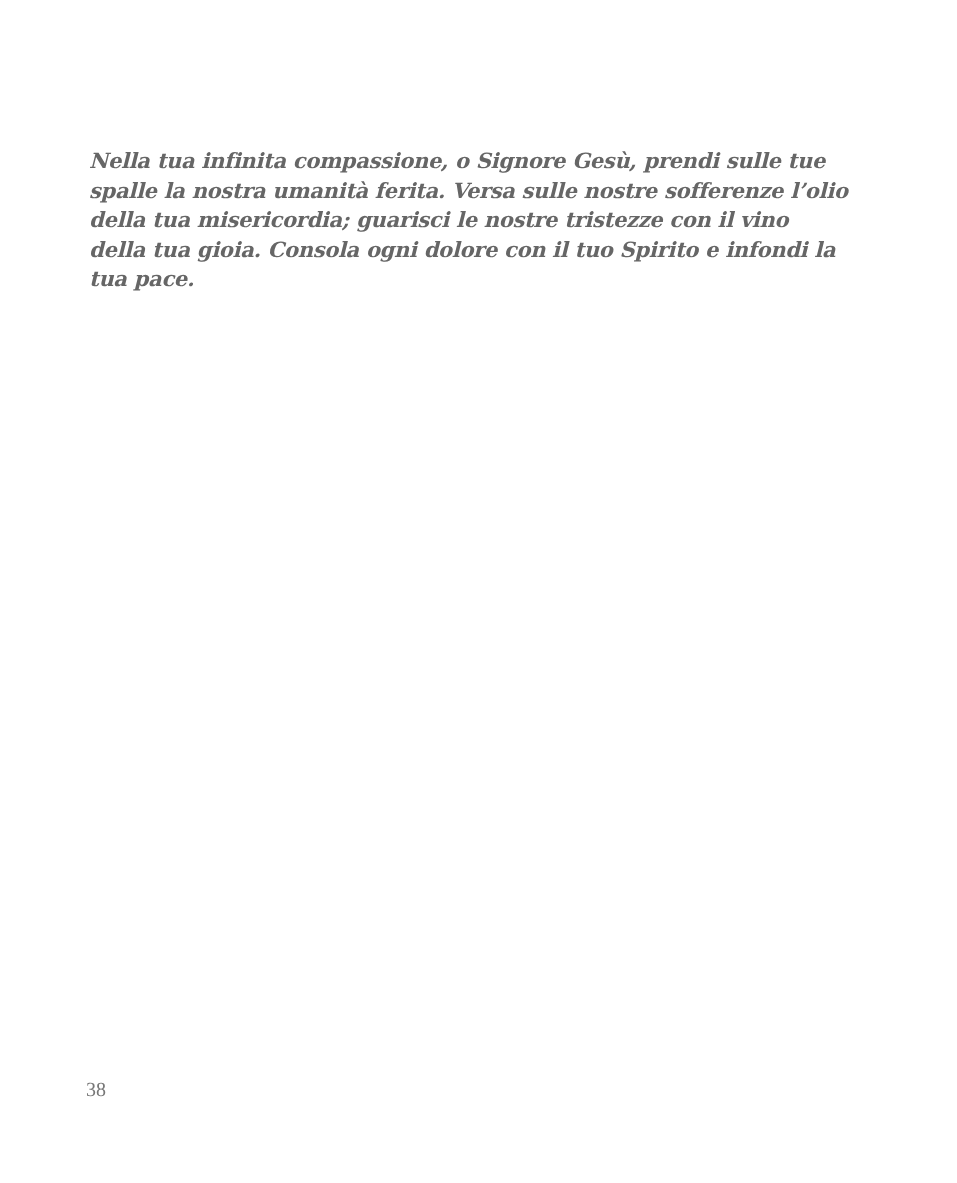Nella tua infinita compassione, o Signore Gesù, prendi sulle tue spalle la nostra umanità ferita. Versa sulle nostre sofferenze l’olio della tua misericordia; guarisci le nostre tristezze con il vino della tua gioia. Consola ogni dolore con il tuo Spirito e infondi la tua pace.
38